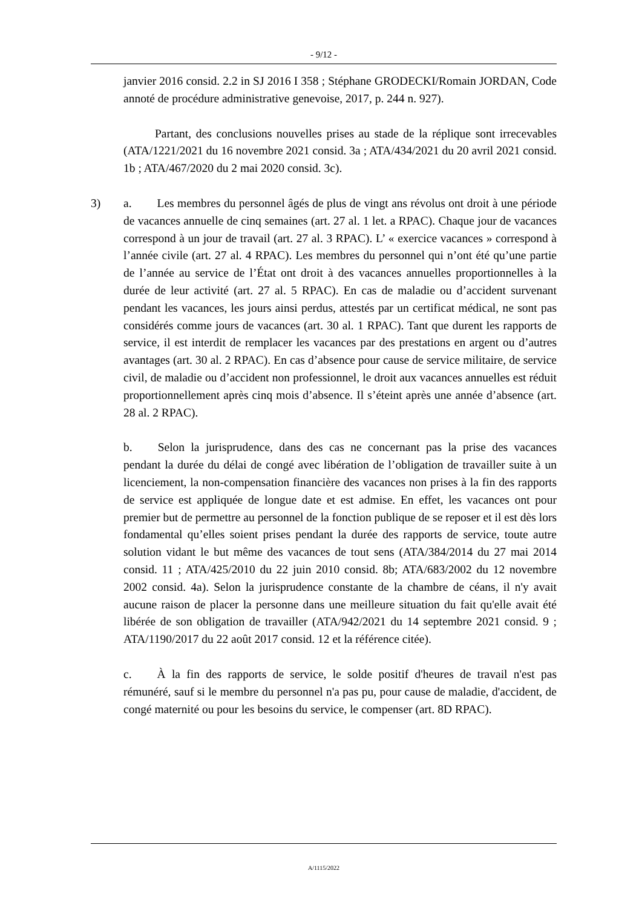- 9/12 -
janvier 2016 consid. 2.2 in SJ 2016 I 358 ; Stéphane GRODECKI/Romain JORDAN, Code annoté de procédure administrative genevoise, 2017, p. 244 n. 927).
Partant, des conclusions nouvelles prises au stade de la réplique sont irrecevables (ATA/1221/2021 du 16 novembre 2021 consid. 3a ; ATA/434/2021 du 20 avril 2021 consid. 1b ; ATA/467/2020 du 2 mai 2020 consid. 3c).
3) a. Les membres du personnel âgés de plus de vingt ans révolus ont droit à une période de vacances annuelle de cinq semaines (art. 27 al. 1 let. a RPAC). Chaque jour de vacances correspond à un jour de travail (art. 27 al. 3 RPAC). L’ « exercice vacances » correspond à l’année civile (art. 27 al. 4 RPAC). Les membres du personnel qui n’ont été qu’une partie de l’année au service de l’État ont droit à des vacances annuelles proportionnelles à la durée de leur activité (art. 27 al. 5 RPAC). En cas de maladie ou d’accident survenant pendant les vacances, les jours ainsi perdus, attestés par un certificat médical, ne sont pas considérés comme jours de vacances (art. 30 al. 1 RPAC). Tant que durent les rapports de service, il est interdit de remplacer les vacances par des prestations en argent ou d’autres avantages (art. 30 al. 2 RPAC). En cas d’absence pour cause de service militaire, de service civil, de maladie ou d’accident non professionnel, le droit aux vacances annuelles est réduit proportionnellement après cinq mois d’absence. Il s’éteint après une année d’absence (art. 28 al. 2 RPAC).
b. Selon la jurisprudence, dans des cas ne concernant pas la prise des vacances pendant la durée du délai de congé avec libération de l’obligation de travailler suite à un licenciement, la non-compensation financière des vacances non prises à la fin des rapports de service est appliquée de longue date et est admise. En effet, les vacances ont pour premier but de permettre au personnel de la fonction publique de se reposer et il est dès lors fondamental qu’elles soient prises pendant la durée des rapports de service, toute autre solution vidant le but même des vacances de tout sens (ATA/384/2014 du 27 mai 2014 consid. 11 ; ATA/425/2010 du 22 juin 2010 consid. 8b; ATA/683/2002 du 12 novembre 2002 consid. 4a). Selon la jurisprudence constante de la chambre de céans, il n'y avait aucune raison de placer la personne dans une meilleure situation du fait qu'elle avait été libérée de son obligation de travailler (ATA/942/2021 du 14 septembre 2021 consid. 9 ; ATA/1190/2017 du 22 août 2017 consid. 12 et la référence citée).
c. À la fin des rapports de service, le solde positif d'heures de travail n'est pas rémunéré, sauf si le membre du personnel n'a pas pu, pour cause de maladie, d'accident, de congé maternité ou pour les besoins du service, le compenser (art. 8D RPAC).
A/1115/2022